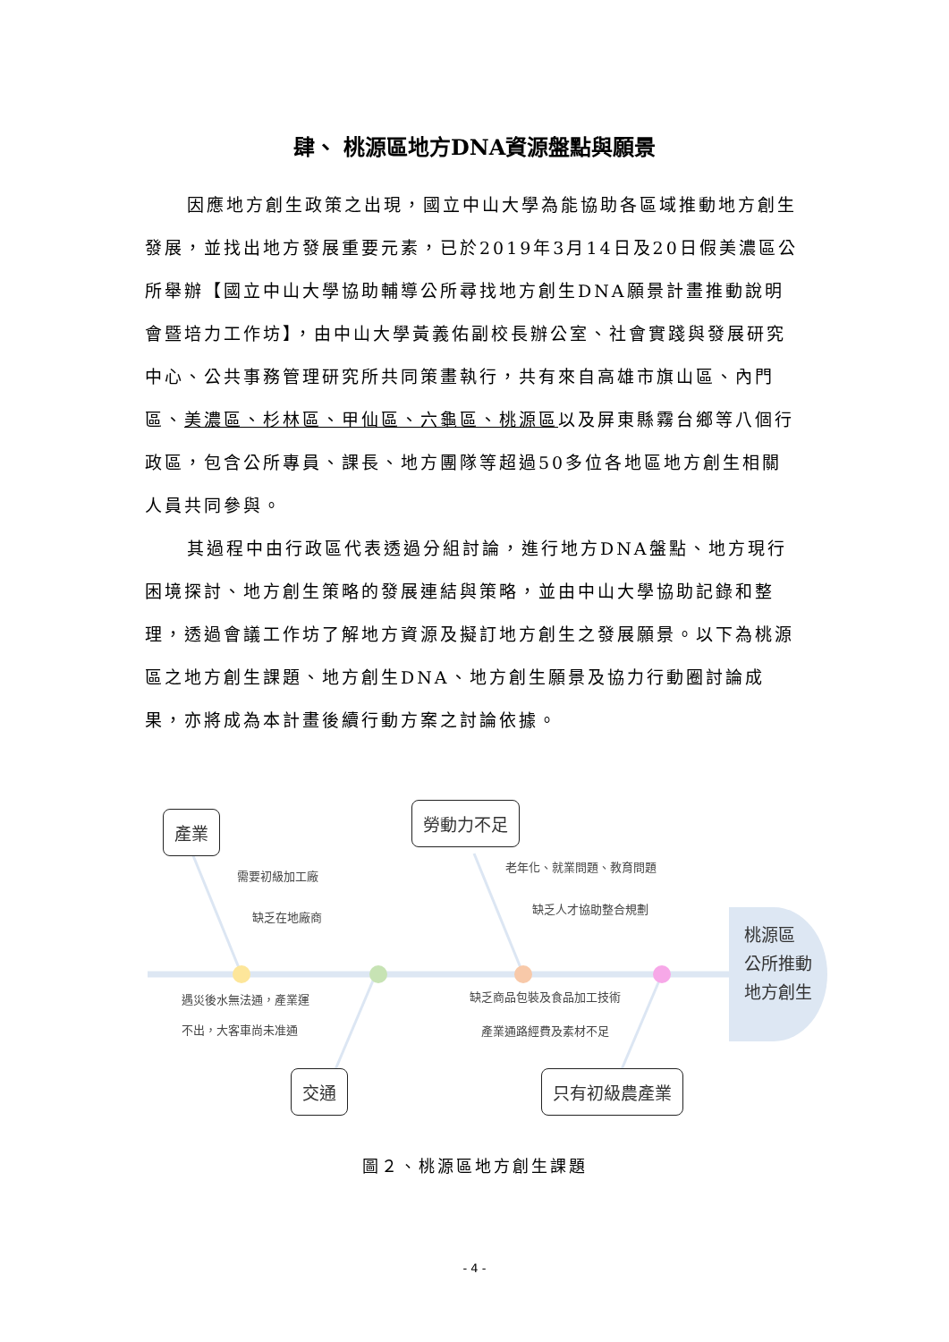肆、 桃源區地方DNA資源盤點與願景
因應地方創生政策之出現，國立中山大學為能協助各區域推動地方創生發展，並找出地方發展重要元素，已於2019年3月14日及20日假美濃區公所舉辦【國立中山大學協助輔導公所尋找地方創生DNA願景計畫推動說明會暨培力工作坊】，由中山大學黃義佑副校長辦公室、社會實踐與發展研究中心、公共事務管理研究所共同策畫執行，共有來自高雄市旗山區、內門區、美濃區、杉林區、甲仙區、六龜區、桃源區以及屏東縣霧台鄉等八個行政區，包含公所專員、課長、地方團隊等超過50多位各地區地方創生相關人員共同參與。
其過程中由行政區代表透過分組討論，進行地方DNA盤點、地方現行困境探討、地方創生策略的發展連結與策略，並由中山大學協助記錄和整理，透過會議工作坊了解地方資源及擬訂地方創生之發展願景。以下為桃源區之地方創生課題、地方創生DNA、地方創生願景及協力行動圈討論成果，亦將成為本計畫後續行動方案之討論依據。
產業
勞動力不足
交通 只有初級農產業
需要初級加工廠
缺乏在地廠商
老年化、就業問題、教育問題
缺乏人才協助整合規劃
遇災後水無法通，產業運
不出，大客車尚未准通
缺乏商品包裝及食品加工技術
產業通路經費及素材不足
桃源區
公所推動
地方創生
圖２、桃源區地方創生課題
- 4 -